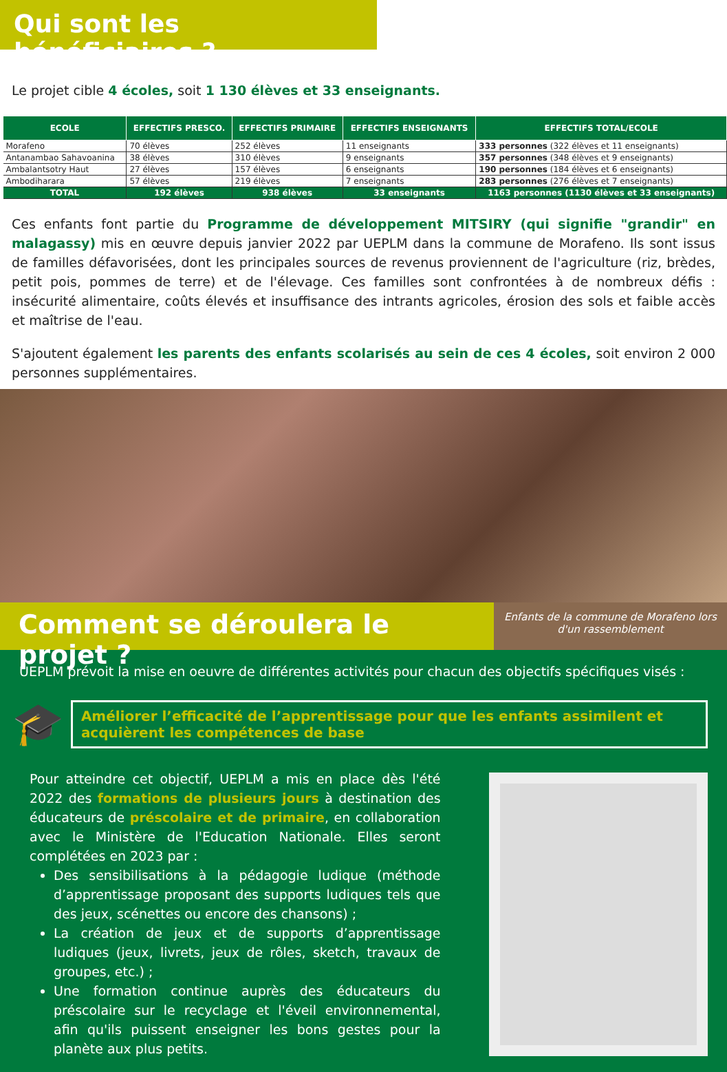Qui sont les bénéficiaires ?
Le projet cible 4 écoles, soit 1 130 élèves et 33 enseignants.
| ECOLE | EFFECTIFS PRESCO. | EFFECTIFS PRIMAIRE | EFFECTIFS ENSEIGNANTS | EFFECTIFS TOTAL/ECOLE |
| --- | --- | --- | --- | --- |
| Morafeno | 70 élèves | 252 élèves | 11 enseignants | 333 personnes (322 élèves et 11 enseignants) |
| Antanambao Sahavoanina | 38 élèves | 310 élèves | 9 enseignants | 357 personnes (348 élèves et 9 enseignants) |
| Ambalantsotry Haut | 27 élèves | 157 élèves | 6 enseignants | 190 personnes (184 élèves et 6 enseignants) |
| Ambodiharara | 57 élèves | 219 élèves | 7 enseignants | 283 personnes (276 élèves et 7 enseignants) |
| TOTAL | 192 élèves | 938 élèves | 33 enseignants | 1163 personnes (1130 élèves et 33 enseignants) |
Ces enfants font partie du Programme de développement MITSIRY (qui signifie "grandir" en malagassy) mis en œuvre depuis janvier 2022 par UEPLM dans la commune de Morafeno. Ils sont issus de familles défavorisées, dont les principales sources de revenus proviennent de l'agriculture (riz, brèdes, petit pois, pommes de terre) et de l'élevage. Ces familles sont confrontées à de nombreux défis : insécurité alimentaire, coûts élevés et insuffisance des intrants agricoles, érosion des sols et faible accès et maîtrise de l'eau.
S'ajoutent également les parents des enfants scolarisés au sein de ces 4 écoles, soit environ 2 000 personnes supplémentaires.
Comment se déroulera le projet ?
Enfants de la commune de Morafeno lors d'un rassemblement
UEPLM prévoit la mise en oeuvre de différentes activités pour chacun des objectifs spécifiques visés :
🎓
Améliorer l’efficacité de l’apprentissage pour que les enfants assimilent et acquièrent les compétences de base
Pour atteindre cet objectif, UEPLM a mis en place dès l'été 2022 des formations de plusieurs jours à destination des éducateurs de préscolaire et de primaire, en collaboration avec le Ministère de l'Education Nationale. Elles seront complétées en 2023 par :
Des sensibilisations à la pédagogie ludique (méthode d’apprentissage proposant des supports ludiques tels que des jeux, scénettes ou encore des chansons) ;
La création de jeux et de supports d’apprentissage ludiques (jeux, livrets, jeux de rôles, sketch, travaux de groupes, etc.) ;
Une formation continue auprès des éducateurs du préscolaire sur le recyclage et l'éveil environnemental, afin qu'ils puissent enseigner les bons gestes pour la planète aux plus petits.